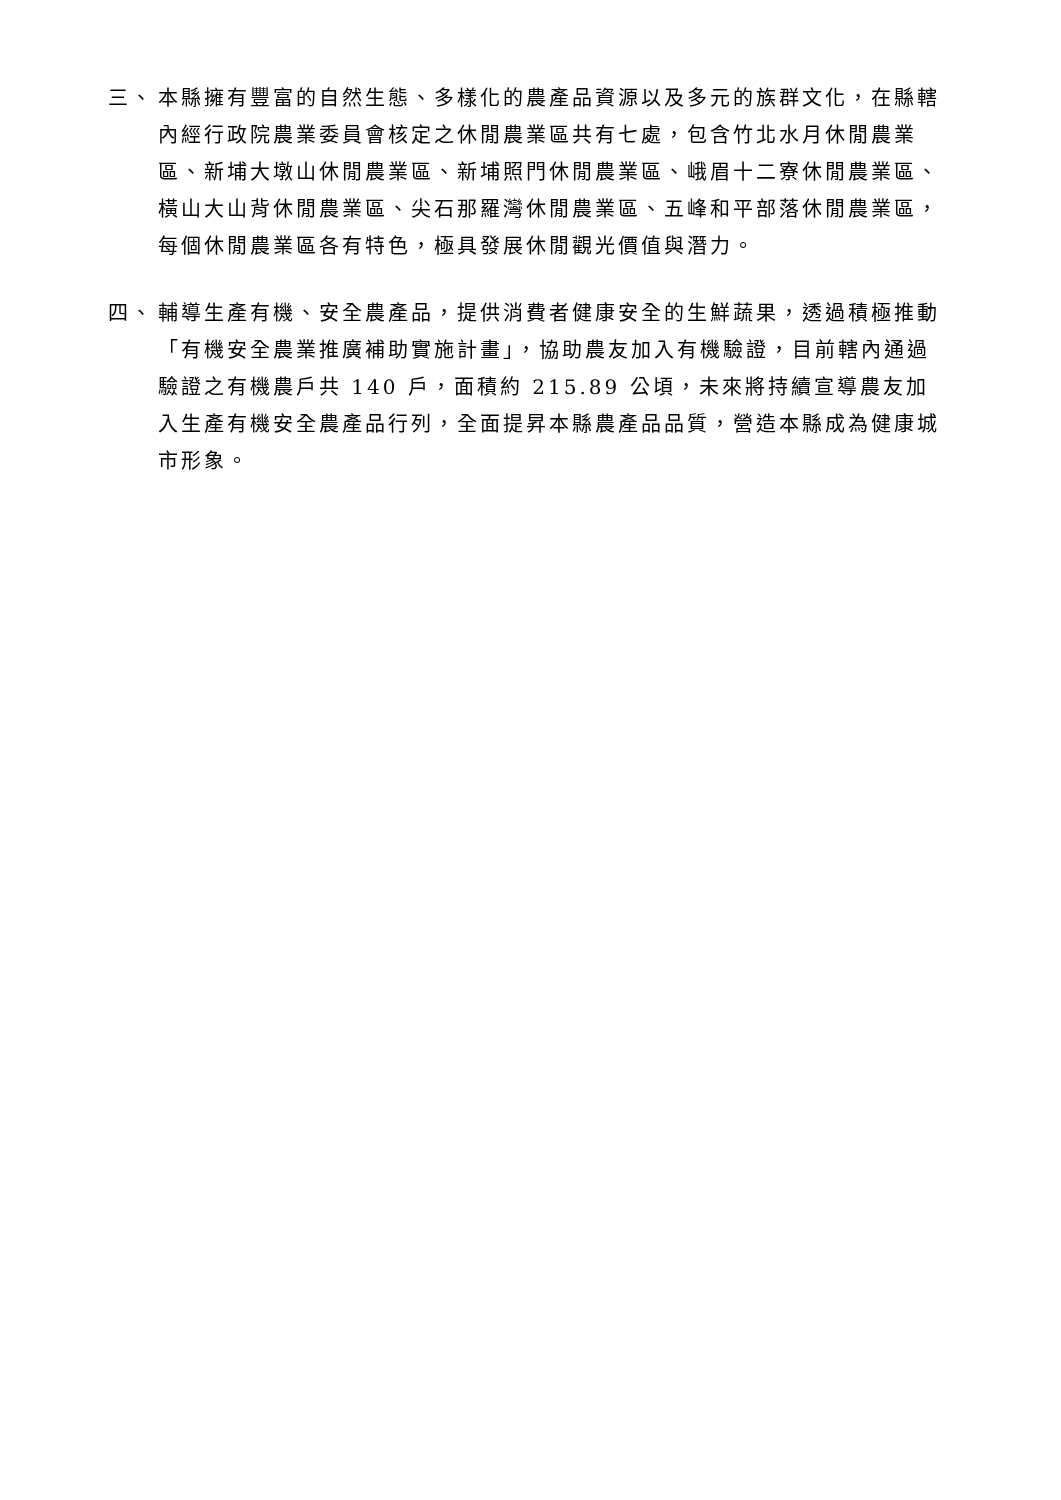三、 本縣擁有豐富的自然生態、多樣化的農產品資源以及多元的族群文化，在縣轄內經行政院農業委員會核定之休閒農業區共有七處，包含竹北水月休閒農業區、新埔大墩山休閒農業區、新埔照門休閒農業區、峨眉十二寮休閒農業區、橫山大山背休閒農業區、尖石那羅灣休閒農業區、五峰和平部落休閒農業區，每個休閒農業區各有特色，極具發展休閒觀光價值與潛力。
四、 輔導生產有機、安全農產品，提供消費者健康安全的生鮮蔬果，透過積極推動「有機安全農業推廣補助實施計畫」，協助農友加入有機驗證，目前轄內通過驗證之有機農戶共 140 戶，面積約 215.89 公頃，未來將持續宣導農友加入生產有機安全農產品行列，全面提昇本縣農產品品質，營造本縣成為健康城市形象。